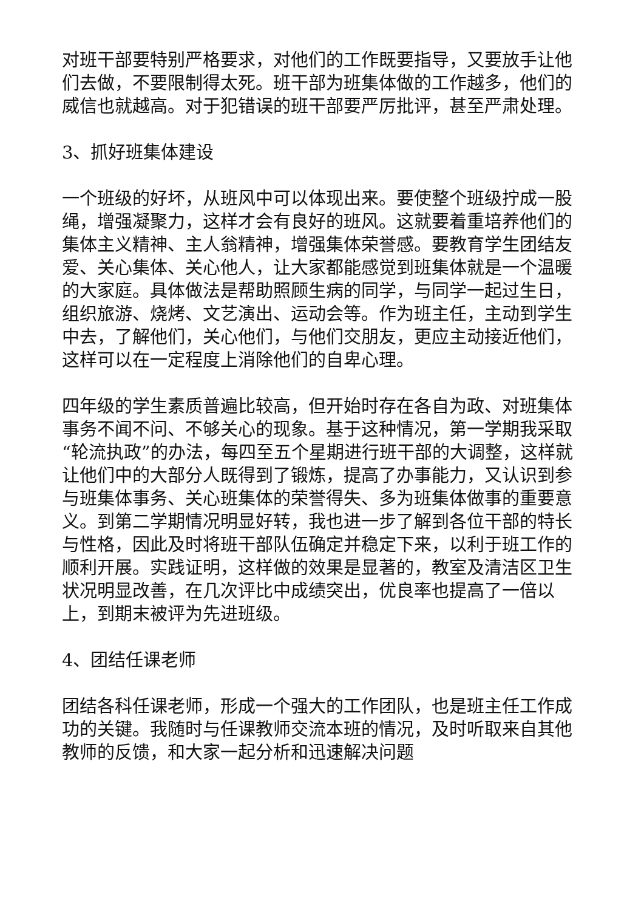对班干部要特别严格要求，对他们的工作既要指导，又要放手让他们去做，不要限制得太死。班干部为班集体做的工作越多，他们的威信也就越高。对于犯错误的班干部要严厉批评，甚至严肃处理。
3、抓好班集体建设
一个班级的好坏，从班风中可以体现出来。要使整个班级拧成一股绳，增强凝聚力，这样才会有良好的班风。这就要着重培养他们的集体主义精神、主人翁精神，增强集体荣誉感。要教育学生团结友爱、关心集体、关心他人，让大家都能感觉到班集体就是一个温暖的大家庭。具体做法是帮助照顾生病的同学，与同学一起过生日，组织旅游、烧烤、文艺演出、运动会等。作为班主任，主动到学生中去，了解他们，关心他们，与他们交朋友，更应主动接近他们，这样可以在一定程度上消除他们的自卑心理。
四年级的学生素质普遍比较高，但开始时存在各自为政、对班集体事务不闻不问、不够关心的现象。基于这种情况，第一学期我采取“轮流执政”的办法，每四至五个星期进行班干部的大调整，这样就让他们中的大部分人既得到了锻炼，提高了办事能力，又认识到参与班集体事务、关心班集体的荣誉得失、多为班集体做事的重要意义。到第二学期情况明显好转，我也进一步了解到各位干部的特长与性格，因此及时将班干部队伍确定并稳定下来，以利于班工作的顺利开展。实践证明，这样做的效果是显著的，教室及清洁区卫生状况明显改善，在几次评比中成绩突出，优良率也提高了一倍以上，到期末被评为先进班级。
4、团结任课老师
团结各科任课老师，形成一个强大的工作团队，也是班主任工作成功的关键。我随时与任课教师交流本班的情况，及时听取来自其他教师的反馈，和大家一起分析和迅速解决问题